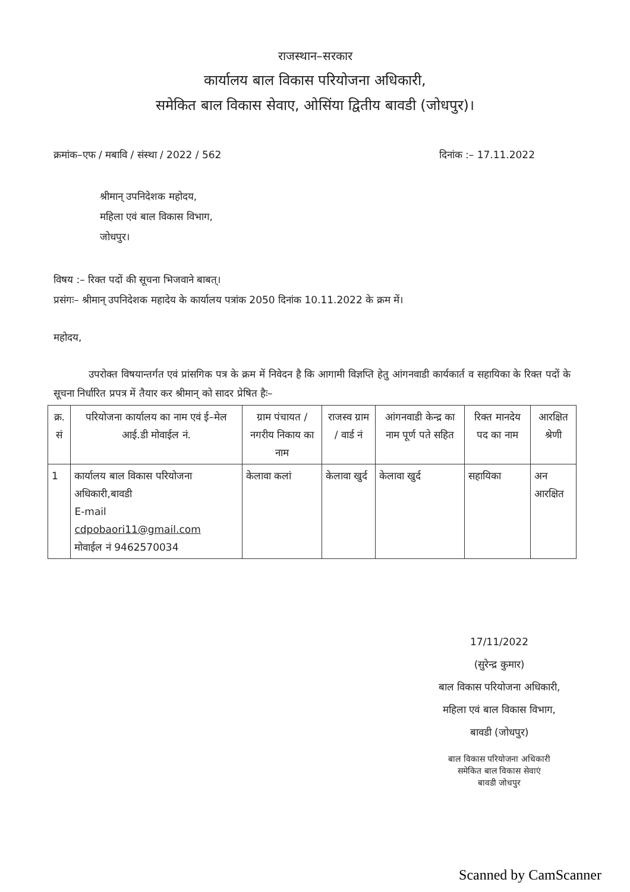राजस्थान–सरकार
कार्यालय बाल विकास परियोजना अधिकारी,
समेकित बाल विकास सेवाए, ओसिंया द्वितीय बावडी (जोधपुर)।
क्रमांक–एफ / मबावि / संस्था / 2022 / 562 दिनांक :– 17.11.2022
श्रीमान् उपनिदेशक महोदय,
महिला एवं बाल विकास विभाग,
जोधपुर।
विषय :– रिक्त पदों की सूचना भिजवाने बाबत्।
प्रसंगः– श्रीमान् उपनिदेशक महादेय के कार्यालय पत्रांक 2050 दिनांक 10.11.2022 के क्रम में।
महोदय,
उपरोक्त विषयान्तर्गत एवं प्रांसगिक पत्र के क्रम में निवेदन है कि आगामी विज्ञप्ति हेतु आंगनवाडी कार्यकार्त व सहायिका के रिक्त पदों के सूचना निर्धारित प्रपत्र में तैयार कर श्रीमान् को सादर प्रेषित हैः–
| क्र. सं | परियोजना कार्यालय का नाम एवं ई–मेल आई.डी मोवाईल नं. | ग्राम पंचायत /नगरीय निकाय का नाम | राजस्व ग्राम / वार्ड नं | आंगनवाडी केन्द्र का नाम पूर्ण पते सहित | रिक्त मानदेय पद का नाम | आरक्षित श्रेणी |
| --- | --- | --- | --- | --- | --- | --- |
| 1 | कार्यालय बाल विकास परियोजना अधिकारी,बावडी E-mail cdpobaori11@gmail.com मोवाईल नं 9462570034 | केलावा कलां | केलावा खुर्द | केलावा खुर्द | सहायिका | अन आरक्षित |
17/11/2022
(सुरेन्द्र कुमार)
बाल विकास परियोजना अधिकारी,
महिला एवं बाल विकास विभाग,
बावडी (जोधपुर)
बाल विकास परियोजना अधिकारी
समेकित बाल विकास सेवाएं
बावडी जोधपुर
Scanned by CamScanner